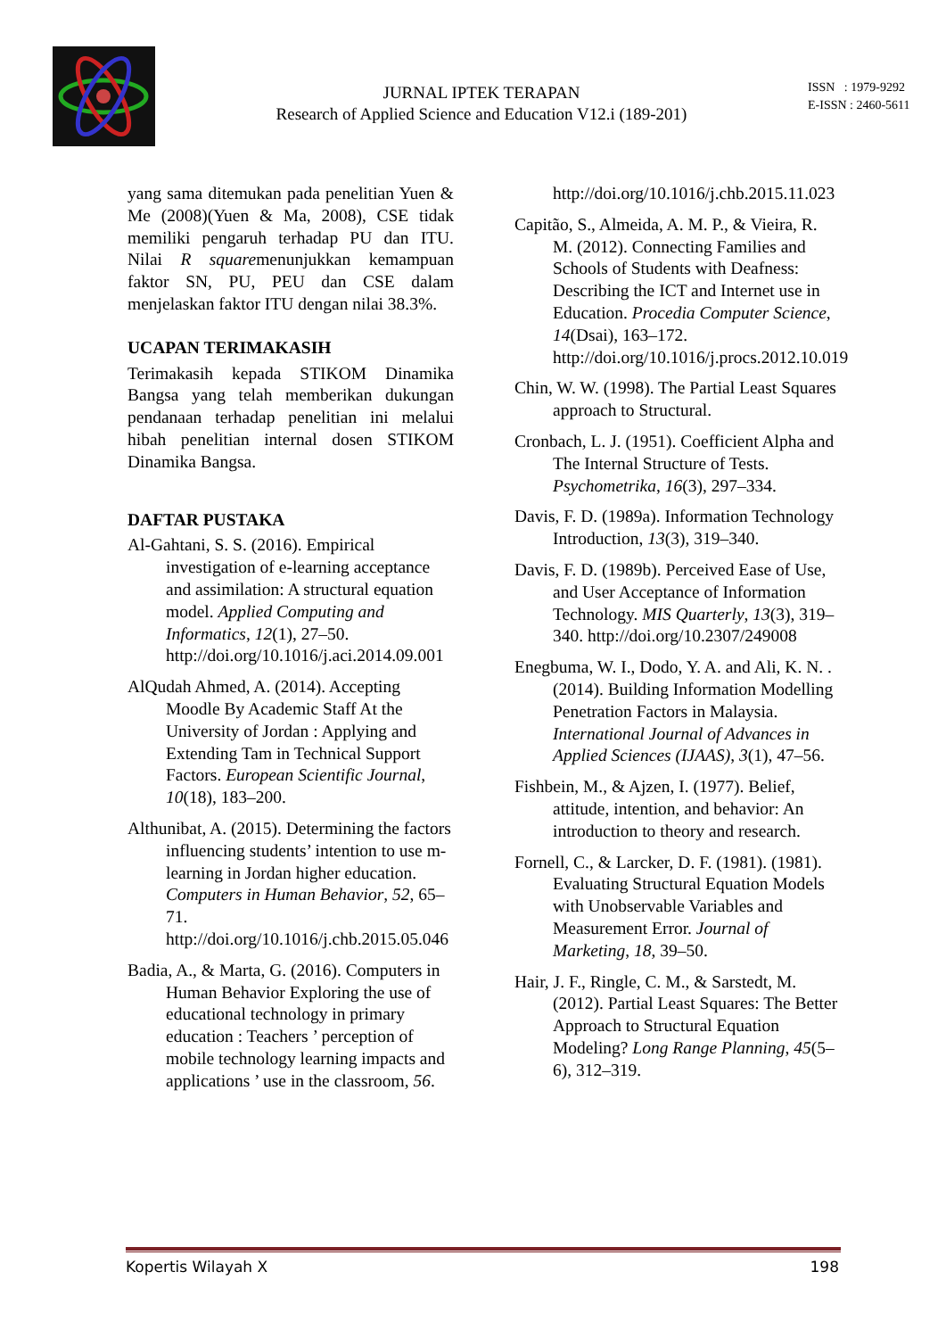JURNAL IPTEK TERAPAN
Research of Applied Science and Education V12.i (189-201)
ISSN : 1979-9292
E-ISSN : 2460-5611
yang sama ditemukan pada penelitian Yuen & Me (2008)(Yuen & Ma, 2008), CSE tidak memiliki pengaruh terhadap PU dan ITU. Nilai R squaremenunjukkan kemampuan faktor SN, PU, PEU dan CSE dalam menjelaskan faktor ITU dengan nilai 38.3%.
UCAPAN TERIMAKASIH
Terimakasih kepada STIKOM Dinamika Bangsa yang telah memberikan dukungan pendanaan terhadap penelitian ini melalui hibah penelitian internal dosen STIKOM Dinamika Bangsa.
DAFTAR PUSTAKA
Al-Gahtani, S. S. (2016). Empirical investigation of e-learning acceptance and assimilation: A structural equation model. Applied Computing and Informatics, 12(1), 27–50. http://doi.org/10.1016/j.aci.2014.09.001
AlQudah Ahmed, A. (2014). Accepting Moodle By Academic Staff At the University of Jordan : Applying and Extending Tam in Technical Support Factors. European Scientific Journal, 10(18), 183–200.
Althunibat, A. (2015). Determining the factors influencing students’ intention to use m-learning in Jordan higher education. Computers in Human Behavior, 52, 65–71. http://doi.org/10.1016/j.chb.2015.05.046
Badia, A., & Marta, G. (2016). Computers in Human Behavior Exploring the use of educational technology in primary education : Teachers ’ perception of mobile technology learning impacts and applications ’ use in the classroom, 56.
http://doi.org/10.1016/j.chb.2015.11.023
Capitão, S., Almeida, A. M. P., & Vieira, R. M. (2012). Connecting Families and Schools of Students with Deafness: Describing the ICT and Internet use in Education. Procedia Computer Science, 14(Dsai), 163–172. http://doi.org/10.1016/j.procs.2012.10.019
Chin, W. W. (1998). The Partial Least Squares approach to Structural.
Cronbach, L. J. (1951). Coefficient Alpha and The Internal Structure of Tests. Psychometrika, 16(3), 297–334.
Davis, F. D. (1989a). Information Technology Introduction, 13(3), 319–340.
Davis, F. D. (1989b). Perceived Ease of Use, and User Acceptance of Information Technology. MIS Quarterly, 13(3), 319–340. http://doi.org/10.2307/249008
Enegbuma, W. I., Dodo, Y. A. and Ali, K. N. . (2014). Building Information Modelling Penetration Factors in Malaysia. International Journal of Advances in Applied Sciences (IJAAS), 3(1), 47–56.
Fishbein, M., & Ajzen, I. (1977). Belief, attitude, intention, and behavior: An introduction to theory and research.
Fornell, C., & Larcker, D. F. (1981). (1981). Evaluating Structural Equation Models with Unobservable Variables and Measurement Error. Journal of Marketing, 18, 39–50.
Hair, J. F., Ringle, C. M., & Sarstedt, M. (2012). Partial Least Squares: The Better Approach to Structural Equation Modeling? Long Range Planning, 45(5–6), 312–319.
Kopertis Wilayah X 198